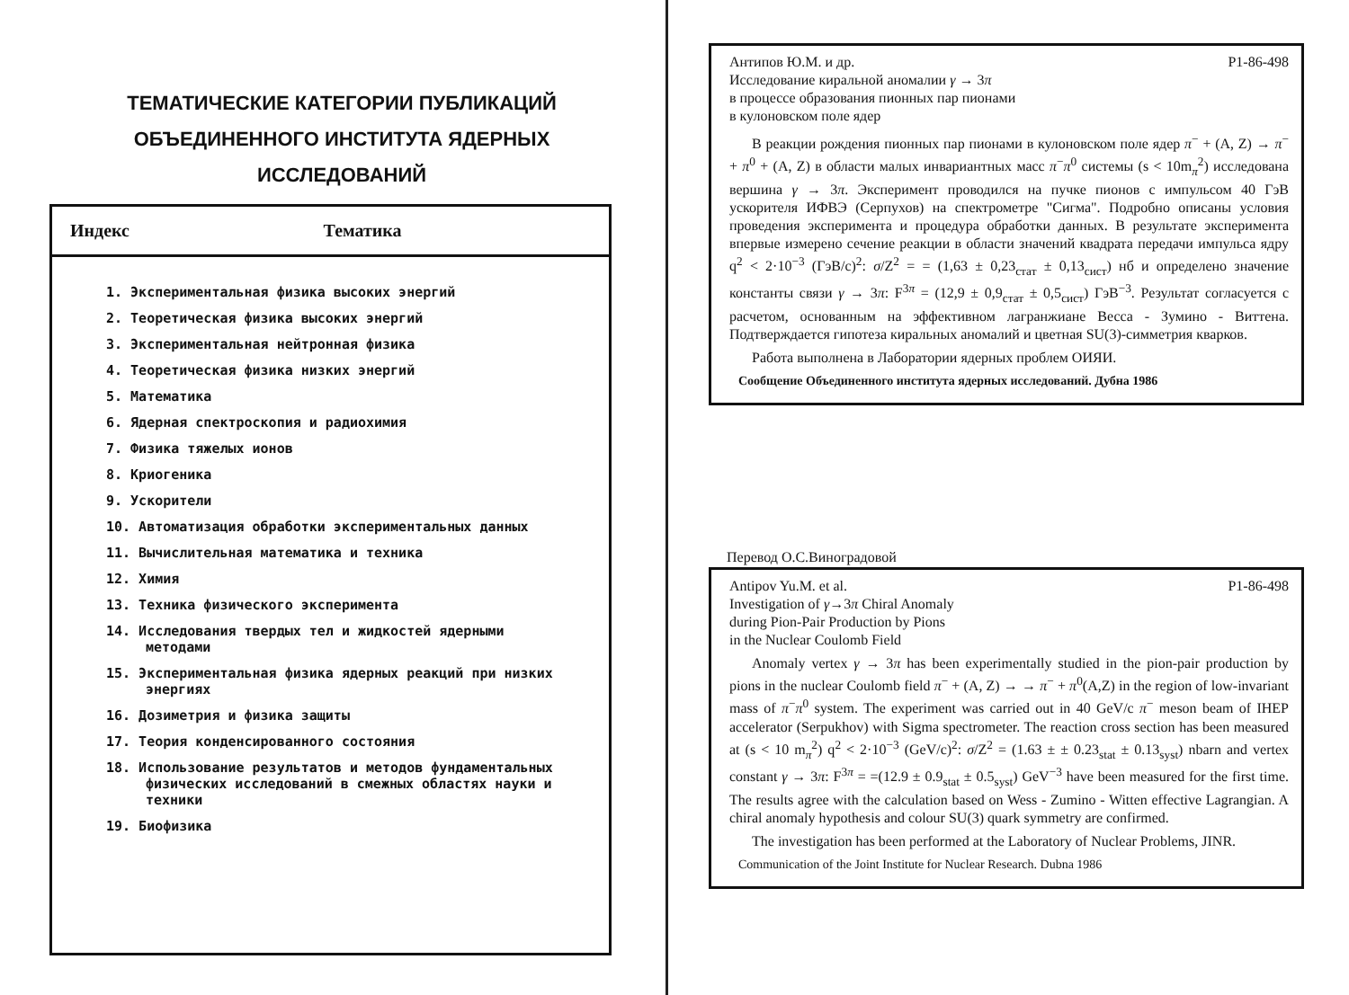ТЕМАТИЧЕСКИЕ КАТЕГОРИИ ПУБЛИКАЦИЙ
ОБЪЕДИНЕННОГО ИНСТИТУТА ЯДЕРНЫХ
ИССЛЕДОВАНИЙ
| Индекс | Тематика |
| --- | --- |
1. Экспериментальная физика высоких энергий
2. Теоретическая физика высоких энергий
3. Экспериментальная нейтронная физика
4. Теоретическая физика низких энергий
5. Математика
6. Ядерная спектроскопия и радиохимия
7. Физика тяжелых ионов
8. Криогеника
9. Ускорители
10. Автоматизация обработки экспериментальных данных
11. Вычислительная математика и техника
12. Химия
13. Техника физического эксперимента
14. Исследования твердых тел и жидкостей ядерными методами
15. Экспериментальная физика ядерных реакций при низких энергиях
16. Дозиметрия и физика защиты
17. Теория конденсированного состояния
18. Использование результатов и методов фундаментальных физических исследований в смежных областях науки и техники
19. Биофизика
Антипов Ю.М. и др. P1-86-498
Исследование киральной аномалии γ → 3π
в процессе образования пионных пар пионами
в кулоновском поле ядер
В реакции рождения пионных пар пионами в кулоновском поле ядер π<sup>−</sup> + (A, Z) → π<sup>−</sup> + π<sup>0</sup> + (A, Z) в области малых инвариантных масс π<sup>−</sup>π<sup>0</sup> системы (s < 10m<sub>π</sub><sup>2</sup>) исследована вершина γ → 3π. Эксперимент проводился на пучке пионов с импульсом 40 ГэВ ускорителя ИФВЭ (Серпухов) на спектрометре "Сигма". Подробно описаны условия проведения эксперимента и процедура обработки данных. В результате эксперимента впервые измерено сечение реакции в области значений квадрата передачи импульса ядру q<sup>2</sup> < 2·10<sup>−3</sup> (ГэВ/c)<sup>2</sup>: σ/Z<sup>2</sup> = = (1,63 ± 0,23<sub>стат</sub> ± 0,13<sub>сист</sub>) нб и определено значение константы связи γ → 3π: F<sup>3π</sup> = (12,9 ± 0,9<sub>стат</sub> ± 0,5<sub>сист</sub>) ГэВ<sup>−3</sup>. Результат согласуется с расчетом, основанным на эффективном лагранжиане Весса - Зумино - Виттена. Подтверждается гипотеза киральных аномалий и цветная SU(3)-симметрия кварков.
Работа выполнена в Лаборатории ядерных проблем ОИЯИ.
Сообщение Объединенного института ядерных исследований. Дубна 1986
Перевод О.С.Виноградовой
Antipov Yu.M. et al. P1-86-498
Investigation of γ→3π Chiral Anomaly
during Pion-Pair Production by Pions
in the Nuclear Coulomb Field
Anomaly vertex γ → 3π has been experimentally studied in the pion-pair production by pions in the nuclear Coulomb field π<sup>−</sup> + (A, Z) → → π<sup>−</sup> + π<sup>0</sup>(A,Z) in the region of low-invariant mass of π<sup>−</sup>π<sup>0</sup> system. The experiment was carried out in 40 GeV/c π<sup>−</sup> meson beam of IHEP accelerator (Serpukhov) with Sigma spectrometer. The reaction cross section has been measured at (s < 10 m<sub>π</sub><sup>2</sup>) q<sup>2</sup> < 2·10<sup>−3</sup> (GeV/c)<sup>2</sup>: σ/Z<sup>2</sup> = (1.63 ± ± 0.23<sub>stat</sub> ± 0.13<sub>syst</sub>) nbarn and vertex constant γ → 3π: F<sup>3π</sup> = =(12.9 ± 0.9<sub>stat</sub> ± 0.5<sub>syst</sub>) GeV<sup>−3</sup> have been measured for the first time. The results agree with the calculation based on Wess - Zumino - Witten effective Lagrangian. A chiral anomaly hypothesis and colour SU(3) quark symmetry are confirmed.
The investigation has been performed at the Laboratory of Nuclear Problems, JINR.
Communication of the Joint Institute for Nuclear Research. Dubna 1986